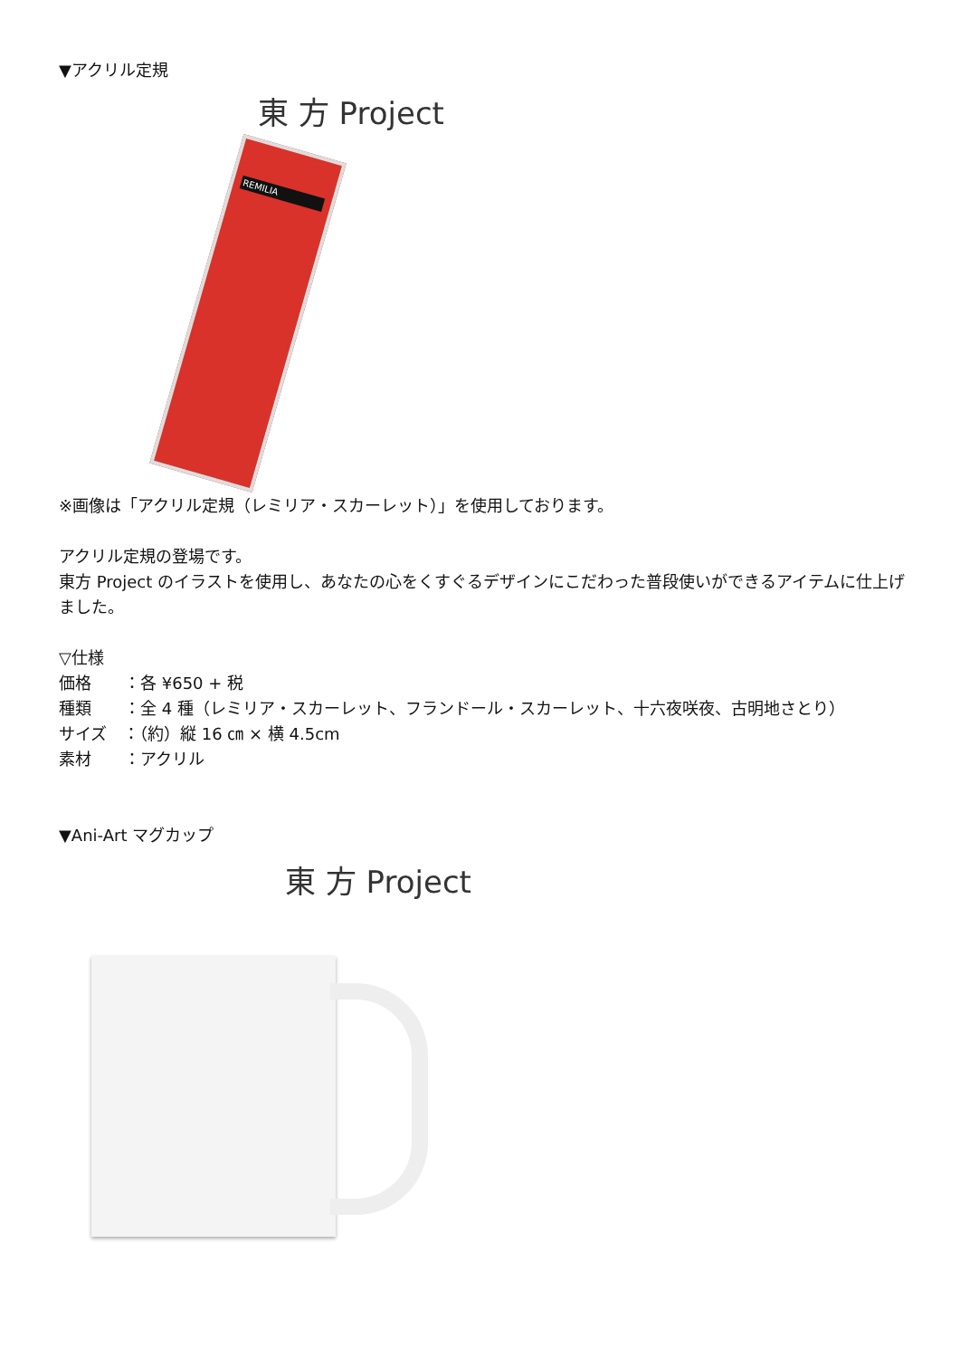▼アクリル定規
東 方 Project
REMILIA
※画像は「アクリル定規（レミリア・スカーレット）」を使用しております。
アクリル定規の登場です。
東方 Project のイラストを使用し、あなたの心をくすぐるデザインにこだわった普段使いができるアイテムに仕上げました。
▽仕様
価格　　：各 ¥650 + 税
種類　　：全 4 種（レミリア・スカーレット、フランドール・スカーレット、十六夜咲夜、古明地さとり）
サイズ　：（約）縦 16 ㎝ × 横 4.5cm
素材　　：アクリル
▼Ani-Art マグカップ
東 方 Project